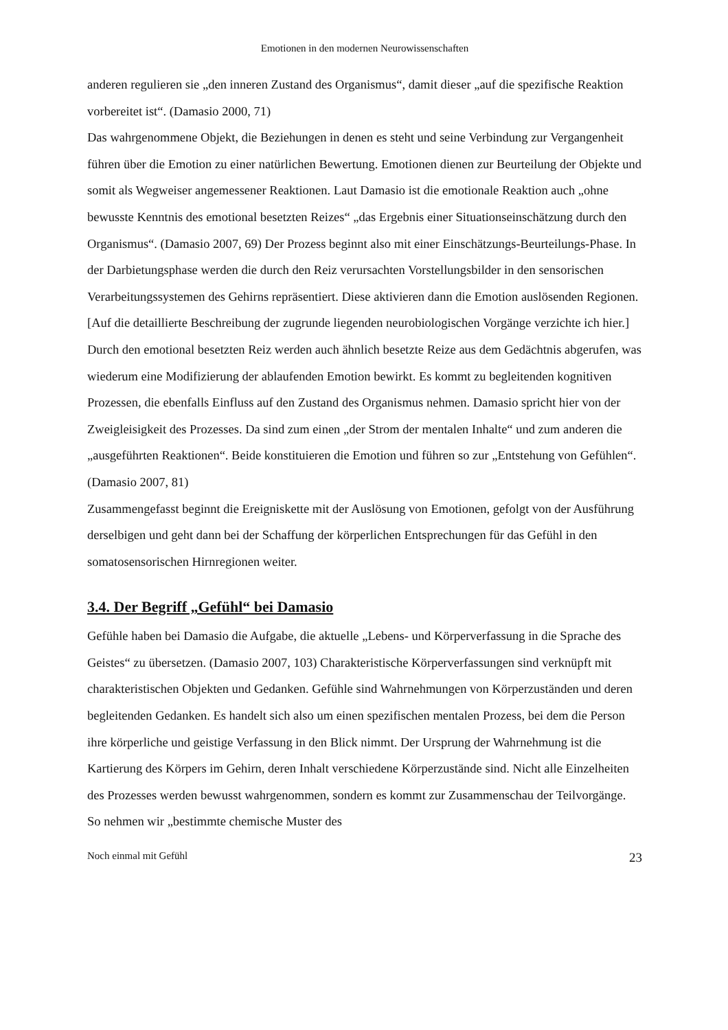Emotionen in den modernen Neurowissenschaften
anderen regulieren sie „den inneren Zustand des Organismus“, damit dieser „auf die spezifische Reaktion vorbereitet ist“. (Damasio 2000, 71)
Das wahrgenommene Objekt, die Beziehungen in denen es steht und seine Verbindung zur Vergangenheit führen über die Emotion zu einer natürlichen Bewertung. Emotionen dienen zur Beurteilung der Objekte und somit als Wegweiser angemessener Reaktionen. Laut Damasio ist die emotionale Reaktion auch „ohne bewusste Kenntnis des emotional besetzten Reizes“ „das Ergebnis einer Situationseinschätzung durch den Organismus“. (Damasio 2007, 69) Der Prozess beginnt also mit einer Einschätzungs-Beurteilungs-Phase. In der Darbietungsphase werden die durch den Reiz verursachten Vorstellungsbilder in den sensorischen Verarbeitungssystemen des Gehirns repräsentiert. Diese aktivieren dann die Emotion auslösenden Regionen. [Auf die detaillierte Beschreibung der zugrunde liegenden neurobiologischen Vorgänge verzichte ich hier.]
Durch den emotional besetzten Reiz werden auch ähnlich besetzte Reize aus dem Gedächtnis abgerufen, was wiederum eine Modifizierung der ablaufenden Emotion bewirkt. Es kommt zu begleitenden kognitiven Prozessen, die ebenfalls Einfluss auf den Zustand des Organismus nehmen. Damasio spricht hier von der Zweigleisigkeit des Prozesses. Da sind zum einen „der Strom der mentalen Inhalte“ und zum anderen die „ausgeführten Reaktionen“. Beide konstituieren die Emotion und führen so zur „Entstehung von Gefühlen“. (Damasio 2007, 81)
Zusammengefasst beginnt die Ereigniskette mit der Auslösung von Emotionen, gefolgt von der Ausführung derselbigen und geht dann bei der Schaffung der körperlichen Entsprechungen für das Gefühl in den somatosensorischen Hirnregionen weiter.
3.4. Der Begriff „Gefühl“ bei Damasio
Gefühle haben bei Damasio die Aufgabe, die aktuelle „Lebens- und Körperverfassung in die Sprache des Geistes“ zu übersetzen. (Damasio 2007, 103) Charakteristische Körperverfassungen sind verknüpft mit charakteristischen Objekten und Gedanken. Gefühle sind Wahrnehmungen von Körperzuständen und deren begleitenden Gedanken. Es handelt sich also um einen spezifischen mentalen Prozess, bei dem die Person ihre körperliche und geistige Verfassung in den Blick nimmt. Der Ursprung der Wahrnehmung ist die Kartierung des Körpers im Gehirn, deren Inhalt verschiedene Körperzustände sind. Nicht alle Einzelheiten des Prozesses werden bewusst wahrgenommen, sondern es kommt zur Zusammenschau der Teilvorgänge. So nehmen wir „bestimmte chemische Muster des
Noch einmal mit Gefühl 23